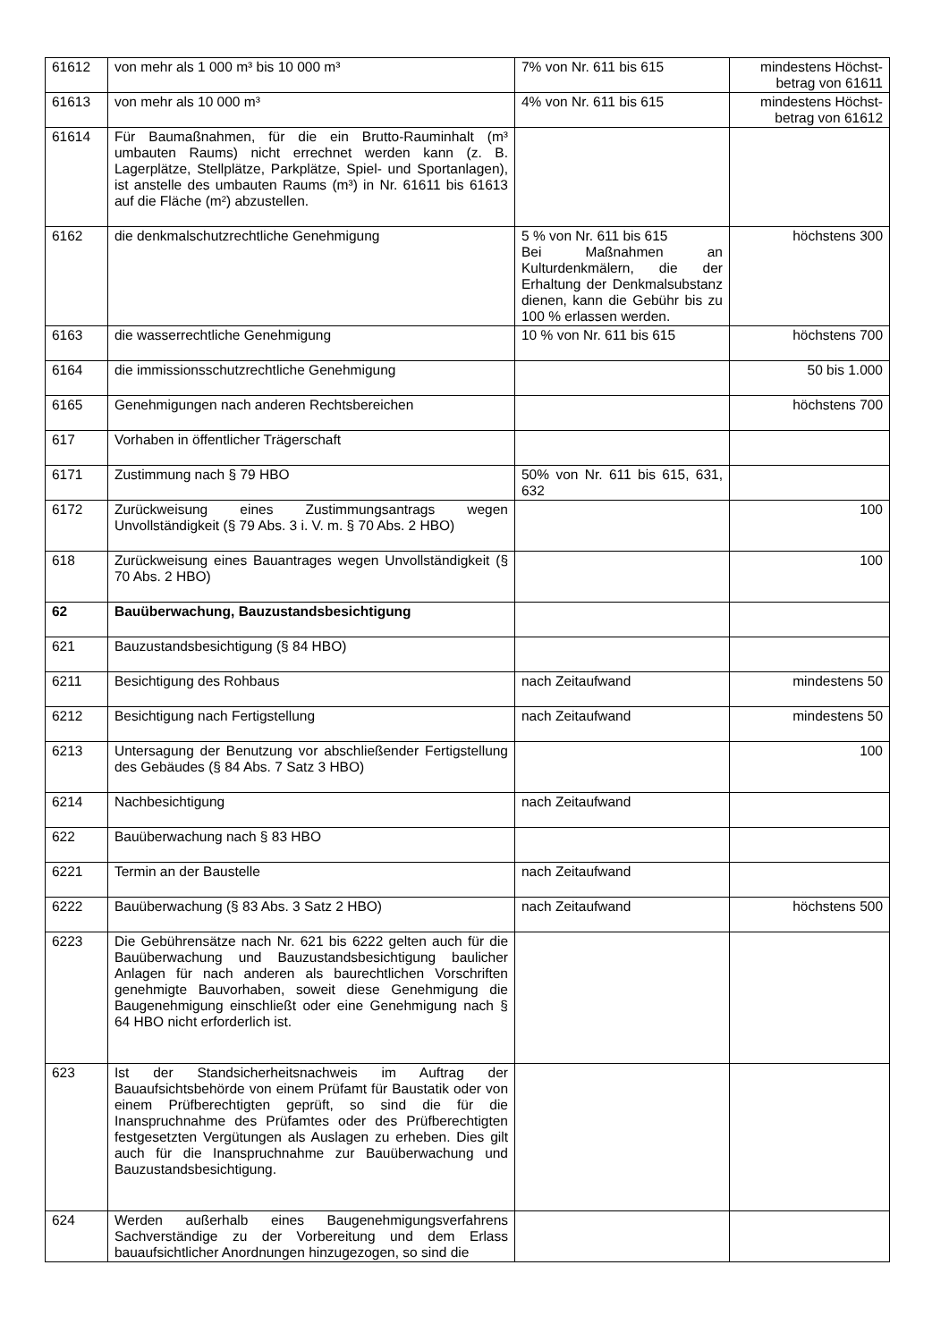| 61612 | von mehr als 1 000 m³ bis 10 000 m³ | 7% von Nr. 611 bis 615 | mindestens Höchst-betrag von 61611 |
| 61613 | von mehr als 10 000 m³ | 4% von Nr. 611 bis 615 | mindestens Höchst-betrag von 61612 |
| 61614 | Für Baumaßnahmen, für die ein Brutto-Rauminhalt (m³ umbauten Raums) nicht errechnet werden kann (z. B. Lagerplätze, Stellplätze, Parkplätze, Spiel- und Sportanlagen), ist anstelle des umbauten Raums (m³) in Nr. 61611 bis 61613 auf die Fläche (m²) abzustellen. | | |
| 6162 | die denkmalschutzrechtliche Genehmigung | 5 % von Nr. 611 bis 615 Bei Maßnahmen an Kulturdenkmälern, die der Erhaltung der Denkmalsubstanz dienen, kann die Gebühr bis zu 100 % erlassen werden. | höchstens 300 |
| 6163 | die wasserrechtliche Genehmigung | 10 % von Nr. 611 bis 615 | höchstens 700 |
| 6164 | die immissionsschutzrechtliche Genehmigung | | 50 bis 1.000 |
| 6165 | Genehmigungen nach anderen Rechtsbereichen | | höchstens 700 |
| 617 | Vorhaben in öffentlicher Trägerschaft | | |
| 6171 | Zustimmung nach § 79 HBO | 50% von Nr. 611 bis 615, 631, 632 | |
| 6172 | Zurückweisung eines Zustimmungsantrags wegen Unvollständigkeit (§ 79 Abs. 3 i. V. m. § 70 Abs. 2 HBO) | | 100 |
| 618 | Zurückweisung eines Bauantrages wegen Unvollständigkeit (§ 70 Abs. 2 HBO) | | 100 |
| 62 | Bauüberwachung, Bauzustandsbesichtigung | | |
| 621 | Bauzustandsbesichtigung (§ 84 HBO) | | |
| 6211 | Besichtigung des Rohbaus | nach Zeitaufwand | mindestens 50 |
| 6212 | Besichtigung nach Fertigstellung | nach Zeitaufwand | mindestens 50 |
| 6213 | Untersagung der Benutzung vor abschließender Fertigstellung des Gebäudes (§ 84 Abs. 7 Satz 3 HBO) | | 100 |
| 6214 | Nachbesichtigung | nach Zeitaufwand | |
| 622 | Bauüberwachung nach § 83 HBO | | |
| 6221 | Termin an der Baustelle | nach Zeitaufwand | |
| 6222 | Bauüberwachung (§ 83 Abs. 3 Satz 2 HBO) | nach Zeitaufwand | höchstens 500 |
| 6223 | Die Gebührensätze nach Nr. 621 bis 6222 gelten auch für die Bauüberwachung und Bauzustandsbesichtigung baulicher Anlagen für nach anderen als baurechtlichen Vorschriften genehmigte Bauvorhaben, soweit diese Genehmigung die Baugenehmigung einschließt oder eine Genehmigung nach § 64 HBO nicht erforderlich ist. | | |
| 623 | Ist der Standsicherheitsnachweis im Auftrag der Bauaufsichtsbehörde von einem Prüfamt für Baustatik oder von einem Prüfberechtigten geprüft, so sind die für die Inanspruchnahme des Prüfamtes oder des Prüfberechtigten festgesetzten Vergütungen als Auslagen zu erheben. Dies gilt auch für die Inanspruchnahme zur Bauüberwachung und Bauzustandsbesichtigung. | | |
| 624 | Werden außerhalb eines Baugenehmigungsverfahrens Sachverständige zu der Vorbereitung und dem Erlass bauaufsichtlicher Anordnungen hinzugezogen, so sind die | | |